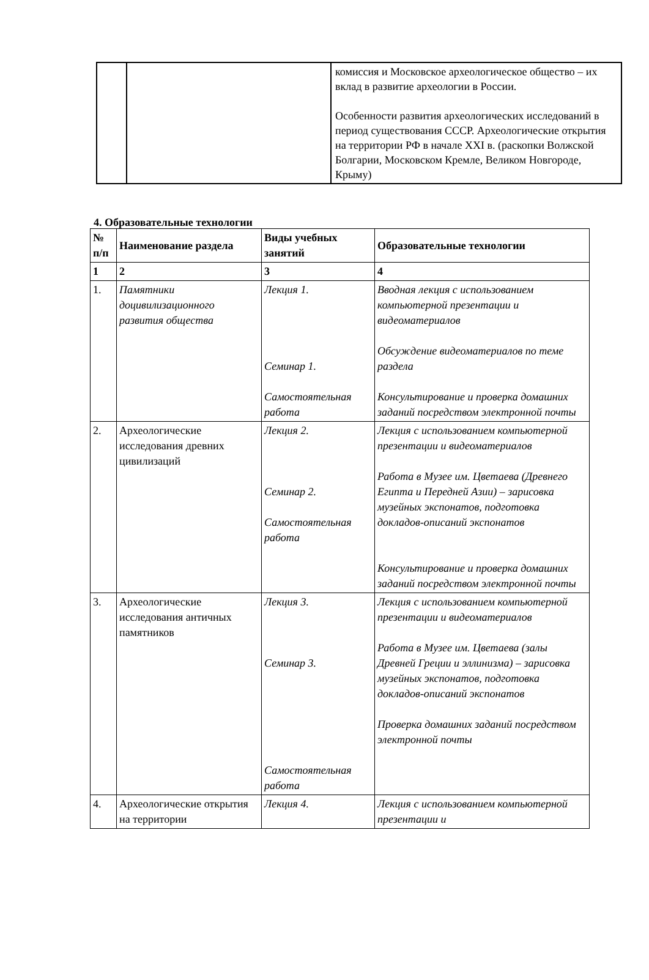| | | комиссия и Московское археологическое общество – их вклад в развитие археологии в России. Особенности развития археологических исследований в период существования СССР. Археологические открытия на территории РФ в начале XXI в. (раскопки Волжской Болгарии, Московском Кремле, Великом Новгороде, Крыму) |
4. Образовательные технологии
| № п/п | Наименование раздела | Виды учебных занятий | Образовательные технологии |
| --- | --- | --- | --- |
| 1 | 2 | 3 | 4 |
| 1. | Памятники доцивилизационного развития общества | Лекция 1. Семинар 1. Самостоятельная работа | Вводная лекция с использованием компьютерной презентации и видеоматериалов Обсуждение видеоматериалов по теме раздела Консультирование и проверка домашних заданий посредством электронной почты |
| 2. | Археологические исследования древних цивилизаций | Лекция 2. Семинар 2. Самостоятельная работа | Лекция с использованием компьютерной презентации и видеоматериалов Работа в Музее им. Цветаева (Древнего Египта и Передней Азии) – зарисовка музейных экспонатов, подготовка докладов-описаний экспонатов Консультирование и проверка домашних заданий посредством электронной почты |
| 3. | Археологические исследования античных памятников | Лекция 3. Семинар 3. Самостоятельная работа | Лекция с использованием компьютерной презентации и видеоматериалов Работа в Музее им. Цветаева (залы Древней Греции и эллинизма) – зарисовка музейных экспонатов, подготовка докладов-описаний экспонатов Проверка домашних заданий посредством электронной почты |
| 4. | Археологические открытия на территории | Лекция 4. | Лекция с использованием компьютерной презентации и |